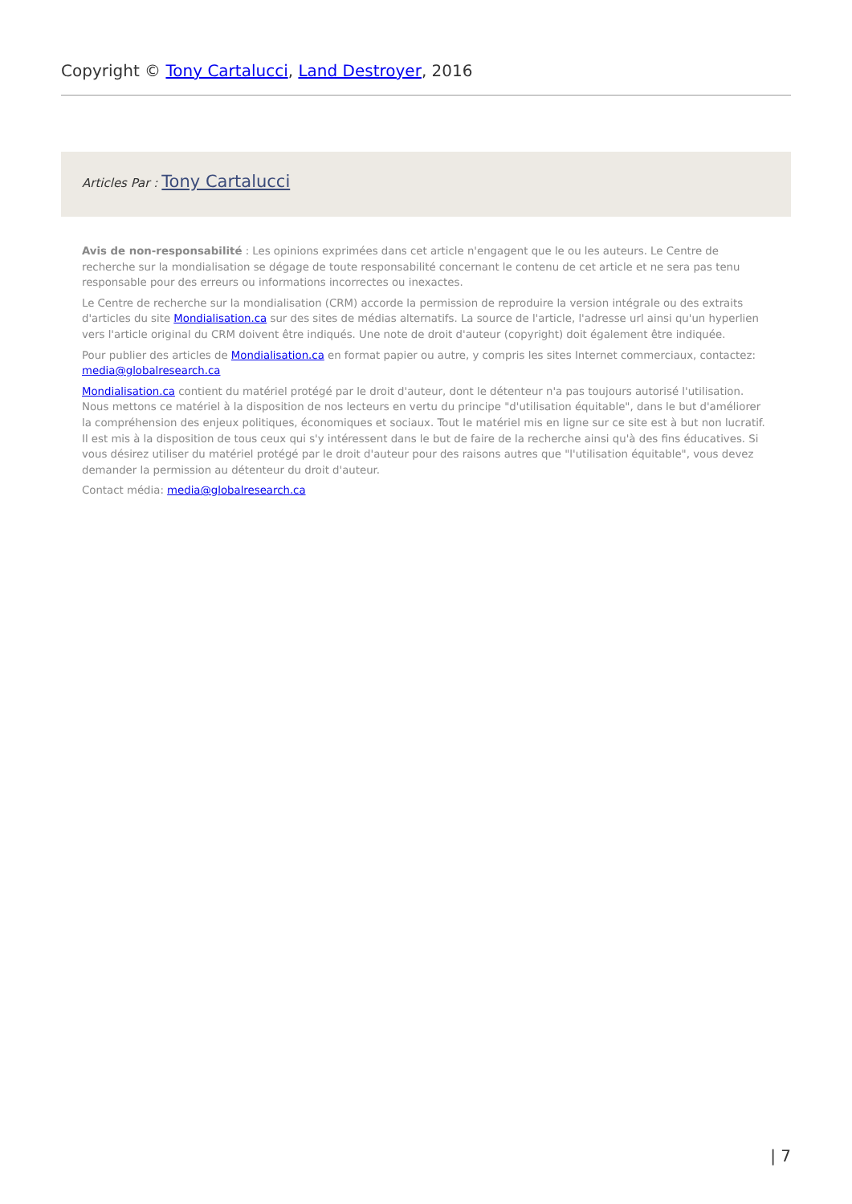Copyright © Tony Cartalucci, Land Destroyer, 2016
Articles Par : Tony Cartalucci
Avis de non-responsabilité : Les opinions exprimées dans cet article n'engagent que le ou les auteurs. Le Centre de recherche sur la mondialisation se dégage de toute responsabilité concernant le contenu de cet article et ne sera pas tenu responsable pour des erreurs ou informations incorrectes ou inexactes.
Le Centre de recherche sur la mondialisation (CRM) accorde la permission de reproduire la version intégrale ou des extraits d'articles du site Mondialisation.ca sur des sites de médias alternatifs. La source de l'article, l'adresse url ainsi qu'un hyperlien vers l'article original du CRM doivent être indiqués. Une note de droit d'auteur (copyright) doit également être indiquée.
Pour publier des articles de Mondialisation.ca en format papier ou autre, y compris les sites Internet commerciaux, contactez: media@globalresearch.ca
Mondialisation.ca contient du matériel protégé par le droit d'auteur, dont le détenteur n'a pas toujours autorisé l'utilisation. Nous mettons ce matériel à la disposition de nos lecteurs en vertu du principe "d'utilisation équitable", dans le but d'améliorer la compréhension des enjeux politiques, économiques et sociaux. Tout le matériel mis en ligne sur ce site est à but non lucratif. Il est mis à la disposition de tous ceux qui s'y intéressent dans le but de faire de la recherche ainsi qu'à des fins éducatives. Si vous désirez utiliser du matériel protégé par le droit d'auteur pour des raisons autres que "l'utilisation équitable", vous devez demander la permission au détenteur du droit d'auteur.
Contact média: media@globalresearch.ca
| 7